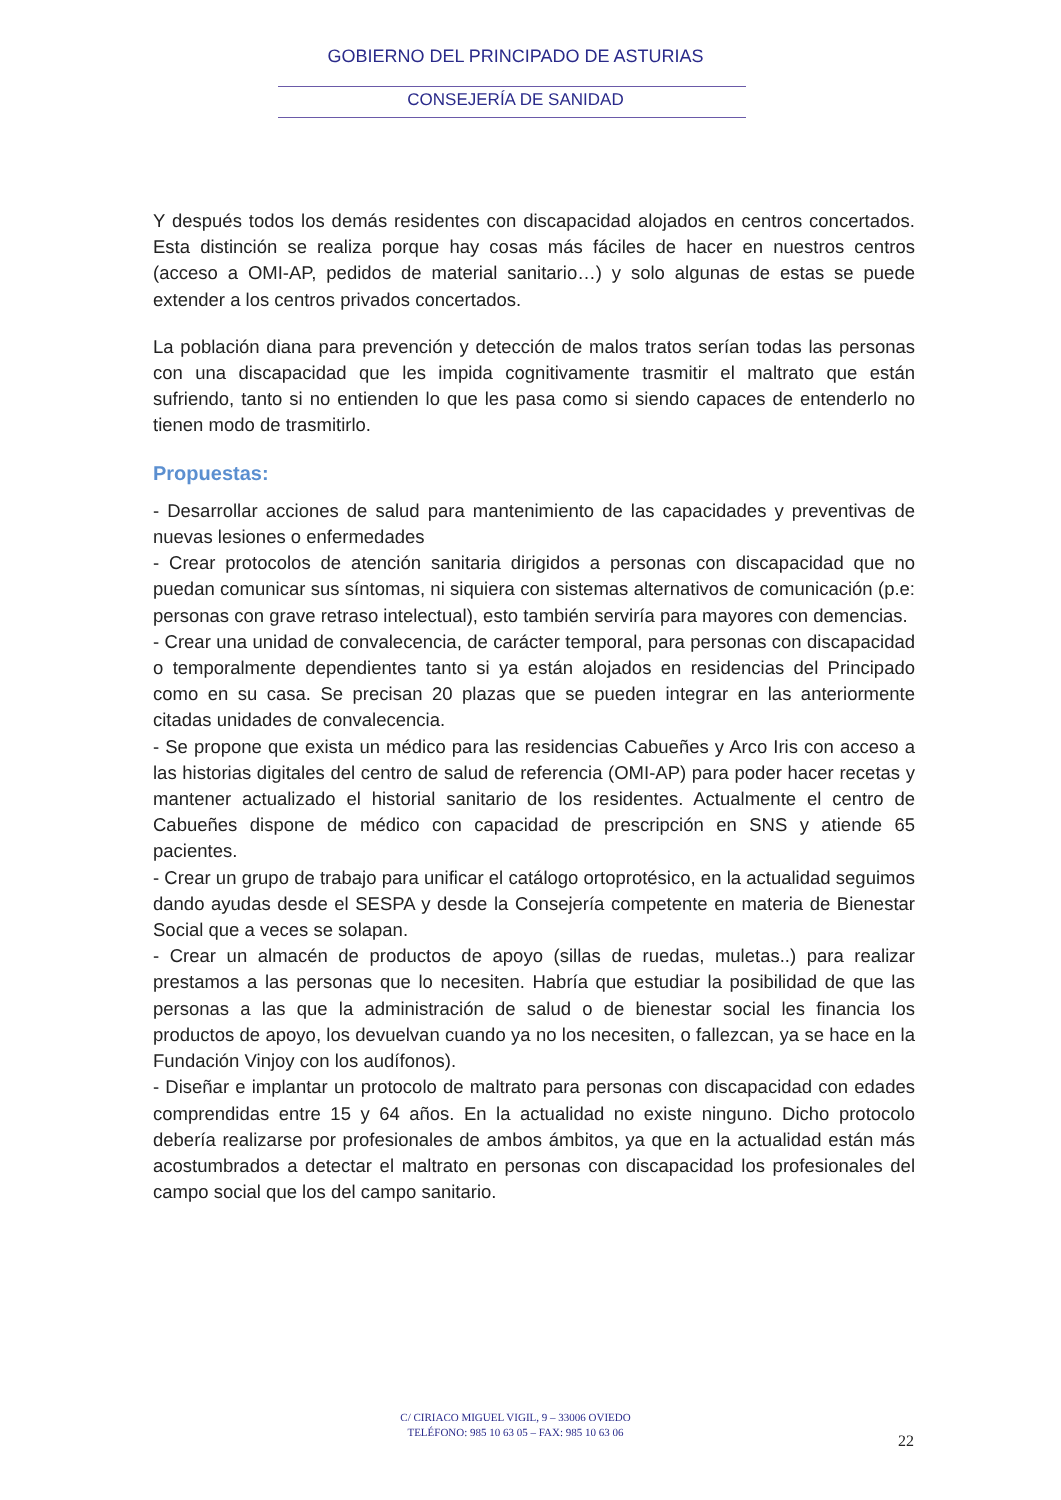GOBIERNO DEL PRINCIPADO DE ASTURIAS
CONSEJERÍA DE SANIDAD
Y después todos los demás residentes con discapacidad alojados en centros concertados. Esta distinción se realiza porque hay cosas más fáciles de hacer en nuestros centros (acceso a OMI-AP, pedidos de material sanitario…) y solo algunas de estas se puede extender a los centros privados concertados.
La población diana para prevención y detección de malos tratos serían todas las personas con una discapacidad que les impida cognitivamente trasmitir el maltrato que están sufriendo, tanto si no entienden lo que les pasa como si siendo capaces de entenderlo no tienen modo de trasmitirlo.
Propuestas:
- Desarrollar acciones de salud para mantenimiento de las capacidades y preventivas de nuevas lesiones o enfermedades
- Crear protocolos de atención sanitaria dirigidos a personas con discapacidad que no puedan comunicar sus síntomas, ni siquiera con sistemas alternativos de comunicación (p.e: personas con grave retraso intelectual), esto también serviría para mayores con demencias.
- Crear una unidad de convalecencia, de carácter temporal, para personas con discapacidad o temporalmente dependientes tanto si ya están alojados en residencias del Principado como en su casa. Se precisan 20 plazas que se pueden integrar en las anteriormente citadas unidades de convalecencia.
- Se propone que exista un médico para las residencias Cabueñes y Arco Iris con acceso a las historias digitales del centro de salud de referencia (OMI-AP) para poder hacer recetas y mantener actualizado el historial sanitario de los residentes. Actualmente el centro de Cabueñes dispone de médico con capacidad de prescripción en SNS y atiende 65 pacientes.
- Crear un grupo de trabajo para unificar el catálogo ortoprotésico, en la actualidad seguimos dando ayudas desde el SESPA y desde la Consejería competente en materia de Bienestar Social que a veces se solapan.
- Crear un almacén de productos de apoyo (sillas de ruedas, muletas..) para realizar prestamos a las personas que lo necesiten. Habría que estudiar la posibilidad de que las personas a las que la administración de salud o de bienestar social les financia los productos de apoyo, los devuelvan cuando ya no los necesiten, o fallezcan, ya se hace en la Fundación Vinjoy con los audífonos).
- Diseñar e implantar un protocolo de maltrato para personas con discapacidad con edades comprendidas entre 15 y 64 años. En la actualidad no existe ninguno. Dicho protocolo debería realizarse por profesionales de ambos ámbitos, ya que en la actualidad están más acostumbrados a detectar el maltrato en personas con discapacidad los profesionales del campo social que los del campo sanitario.
C/ CIRIACO MIGUEL VIGIL, 9 – 33006 OVIEDO
TELÉFONO: 985 10 63 05 – FAX: 985 10 63 06
22